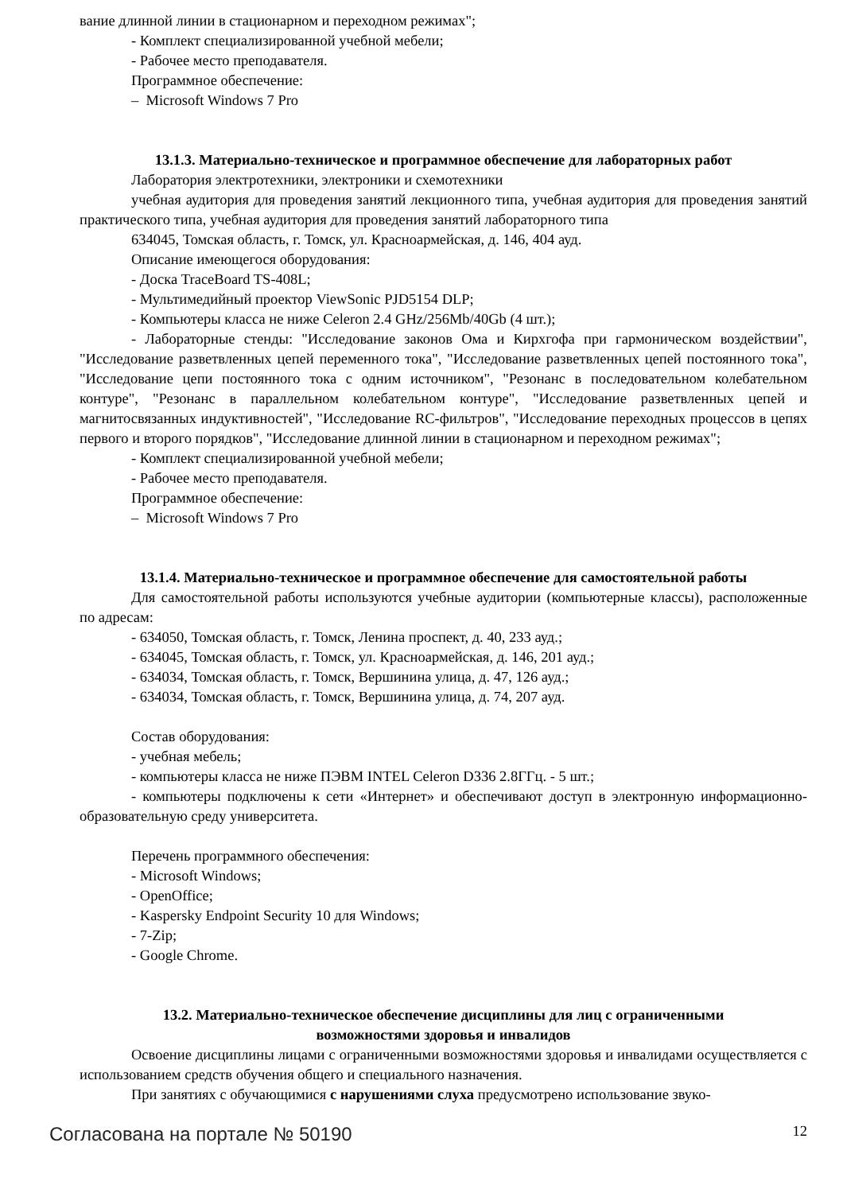вание длинной линии в стационарном и переходном режимах";
- Комплект специализированной учебной мебели;
- Рабочее место преподавателя.
Программное обеспечение:
– Microsoft Windows 7 Pro
13.1.3. Материально-техническое и программное обеспечение для лабораторных работ
Лаборатория электротехники, электроники и схемотехники
учебная аудитория для проведения занятий лекционного типа, учебная аудитория для проведения занятий практического типа, учебная аудитория для проведения занятий лабораторного типа
634045, Томская область, г. Томск, ул. Красноармейская, д. 146, 404 ауд.
Описание имеющегося оборудования:
- Доска TraceBoard TS-408L;
- Мультимедийный проектор ViewSonic PJD5154 DLP;
- Компьютеры класса не ниже Celeron 2.4 GHz/256Mb/40Gb (4 шт.);
- Лабораторные стенды: "Исследование законов Ома и Кирхгофа при гармоническом воздействии", "Исследование разветвленных цепей переменного тока", "Исследование разветвленных цепей постоянного тока", "Исследование цепи постоянного тока с одним источником", "Резонанс в последовательном колебательном контуре", "Резонанс в параллельном колебательном контуре", "Исследование разветвленных цепей и магнитосвязанных индуктивностей", "Исследование RC-фильтров", "Исследование переходных процессов в цепях первого и второго порядков", "Исследование длинной линии в стационарном и переходном режимах";
- Комплект специализированной учебной мебели;
- Рабочее место преподавателя.
Программное обеспечение:
– Microsoft Windows 7 Pro
13.1.4. Материально-техническое и программное обеспечение для самостоятельной работы
Для самостоятельной работы используются учебные аудитории (компьютерные классы), расположенные по адресам:
- 634050, Томская область, г. Томск, Ленина проспект, д. 40, 233 ауд.;
- 634045, Томская область, г. Томск, ул. Красноармейская, д. 146, 201 ауд.;
- 634034, Томская область, г. Томск, Вершинина улица, д. 47, 126 ауд.;
- 634034, Томская область, г. Томск, Вершинина улица, д. 74, 207 ауд.
Состав оборудования:
- учебная мебель;
- компьютеры класса не ниже ПЭВМ INTEL Celeron D336 2.8ГГц. - 5 шт.;
- компьютеры подключены к сети «Интернет» и обеспечивают доступ в электронную информационно-образовательную среду университета.
Перечень программного обеспечения:
- Microsoft Windows;
- OpenOffice;
- Kaspersky Endpoint Security 10 для Windows;
- 7-Zip;
- Google Chrome.
13.2. Материально-техническое обеспечение дисциплины для лиц с ограниченными
возможностями здоровья и инвалидов
Освоение дисциплины лицами с ограниченными возможностями здоровья и инвалидами осуществляется с использованием средств обучения общего и специального назначения.
При занятиях с обучающимися с нарушениями слуха предусмотрено использование звуко-
Согласована на портале № 50190 12